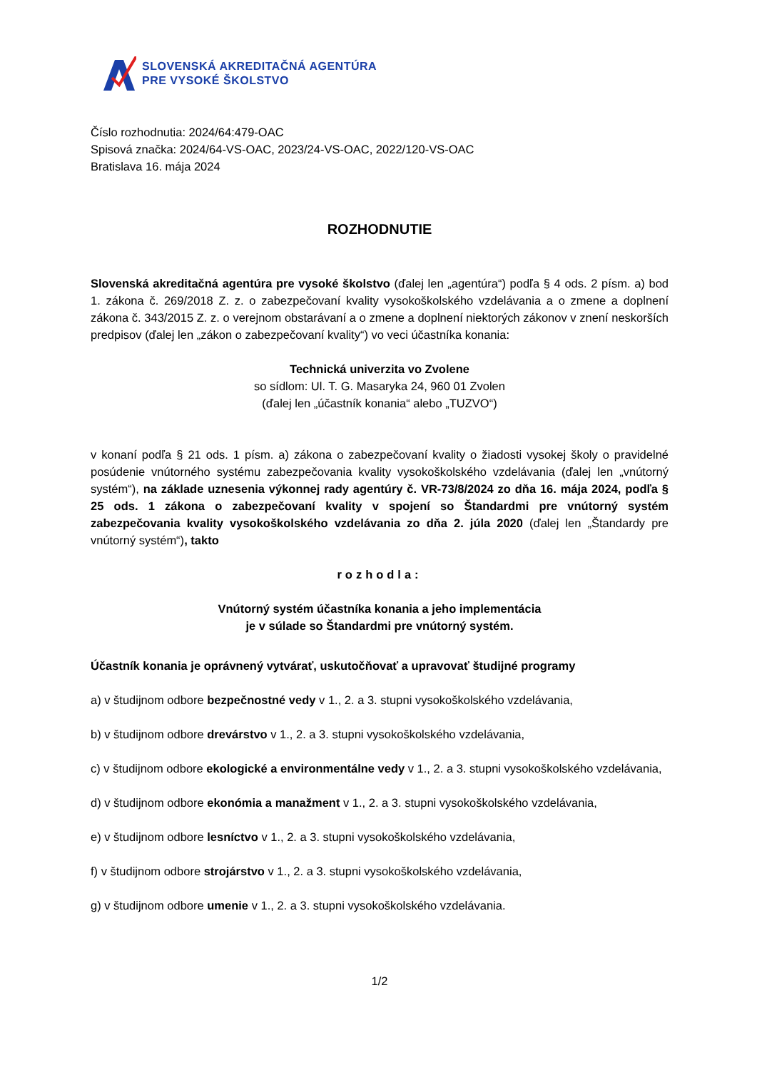SLOVENSKÁ AKREDITAČNÁ AGENTÚRA
PRE VYSOKÉ ŠKOLSTVO
Číslo rozhodnutia: 2024/64:479-OAC
Spisová značka: 2024/64-VS-OAC, 2023/24-VS-OAC, 2022/120-VS-OAC
Bratislava 16. mája 2024
ROZHODNUTIE
Slovenská akreditačná agentúra pre vysoké školstvo (ďalej len „agentúra“) podľa § 4 ods. 2 písm. a) bod 1. zákona č. 269/2018 Z. z. o zabezpečovaní kvality vysokoškolského vzdelávania a o zmene a doplnení zákona č. 343/2015 Z. z. o verejnom obstarávaní a o zmene a doplnení niektorých zákonov v znení neskorších predpisov (ďalej len „zákon o zabezpečovaní kvality“) vo veci účastníka konania:
Technická univerzita vo Zvolene
so sídlom: Ul. T. G. Masaryka 24, 960 01 Zvolen
(ďalej len „účastník konania“ alebo „TUZVO“)
v konaní podľa § 21 ods. 1 písm. a) zákona o zabezpečovaní kvality o žiadosti vysokej školy o pravidelné posúdenie vnútorného systému zabezpečovania kvality vysokoškolského vzdelávania (ďalej len „vnútorný systém“), na základe uznesenia výkonnej rady agentúry č. VR-73/8/2024 zo dňa 16. mája 2024, podľa § 25 ods. 1 zákona o zabezpečovaní kvality v spojení so Štandardmi pre vnútorný systém zabezpečovania kvality vysokoškolského vzdelávania zo dňa 2. júla 2020 (ďalej len „Štandardy pre vnútorný systém“), takto
rozhodla:
Vnútorný systém účastníka konania a jeho implementácia
je v súlade so Štandardmi pre vnútorný systém.
Účastník konania je oprávnený vytvárať, uskutočňovať a upravovať študijné programy
a) v študijnom odbore bezpečnostné vedy v 1., 2. a 3. stupni vysokoškolského vzdelávania,
b) v študijnom odbore drevárstvo v 1., 2. a 3. stupni vysokoškolského vzdelávania,
c) v študijnom odbore ekologické a environmentálne vedy v 1., 2. a 3. stupni vysokoškolského vzdelávania,
d) v študijnom odbore ekonómia a manažment v 1., 2. a 3. stupni vysokoškolského vzdelávania,
e) v študijnom odbore lesníctvo v 1., 2. a 3. stupni vysokoškolského vzdelávania,
f) v študijnom odbore strojárstvo v 1., 2. a 3. stupni vysokoškolského vzdelávania,
g) v študijnom odbore umenie v 1., 2. a 3. stupni vysokoškolského vzdelávania.
1/2